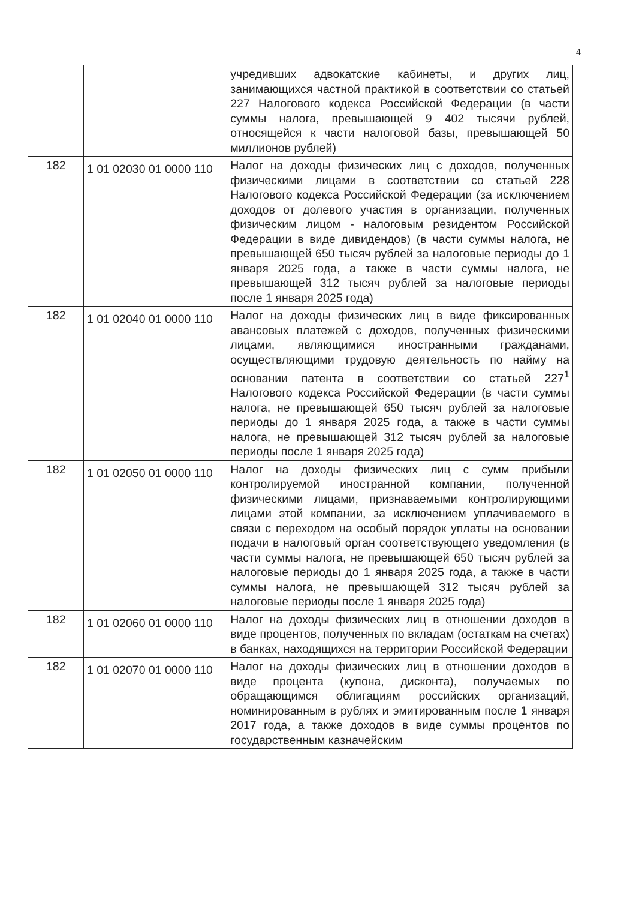4
| | | учредивших адвокатские кабинеты, и других лиц, занимающихся частной практикой в соответствии со статьей 227 Налогового кодекса Российской Федерации (в части суммы налога, превышающей 9 402 тысячи рублей, относящейся к части налоговой базы, превышающей 50 миллионов рублей) |
| 182 | 1 01 02030 01 0000 110 | Налог на доходы физических лиц с доходов, полученных физическими лицами в соответствии со статьей 228 Налогового кодекса Российской Федерации (за исключением доходов от долевого участия в организации, полученных физическим лицом - налоговым резидентом Российской Федерации в виде дивидендов) (в части суммы налога, не превышающей 650 тысяч рублей за налоговые периоды до 1 января 2025 года, а также в части суммы налога, не превышающей 312 тысяч рублей за налоговые периоды после 1 января 2025 года) |
| 182 | 1 01 02040 01 0000 110 | Налог на доходы физических лиц в виде фиксированных авансовых платежей с доходов, полученных физическими лицами, являющимися иностранными гражданами, осуществляющими трудовую деятельность по найму на основании патента в соответствии со статьей 227<sup>1</sup> Налогового кодекса Российской Федерации (в части суммы налога, не превышающей 650 тысяч рублей за налоговые периоды до 1 января 2025 года, а также в части суммы налога, не превышающей 312 тысяч рублей за налоговые периоды после 1 января 2025 года) |
| 182 | 1 01 02050 01 0000 110 | Налог на доходы физических лиц с сумм прибыли контролируемой иностранной компании, полученной физическими лицами, признаваемыми контролирующими лицами этой компании, за исключением уплачиваемого в связи с переходом на особый порядок уплаты на основании подачи в налоговый орган соответствующего уведомления (в части суммы налога, не превышающей 650 тысяч рублей за налоговые периоды до 1 января 2025 года, а также в части суммы налога, не превышающей 312 тысяч рублей за налоговые периоды после 1 января 2025 года) |
| 182 | 1 01 02060 01 0000 110 | Налог на доходы физических лиц в отношении доходов в виде процентов, полученных по вкладам (остаткам на счетах) в банках, находящихся на территории Российской Федерации |
| 182 | 1 01 02070 01 0000 110 | Налог на доходы физических лиц в отношении доходов в виде процента (купона, дисконта), получаемых по обращающимся облигациям российских организаций, номинированным в рублях и эмитированным после 1 января 2017 года, а также доходов в виде суммы процентов по государственным казначейским |